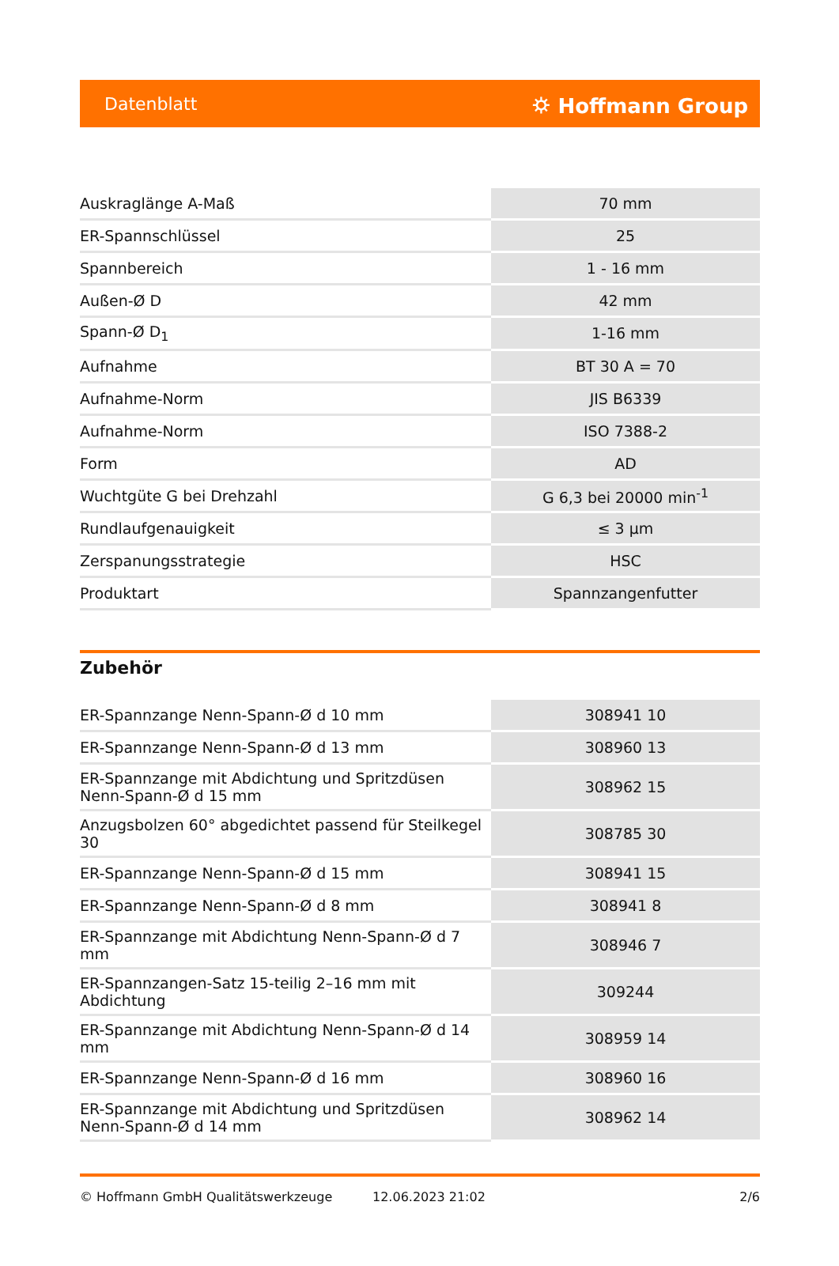Datenblatt ⛭ Hoffmann Group
| Auskraglänge A-Maß | 70 mm |
| ER-Spannschlüssel | 25 |
| Spannbereich | 1 - 16 mm |
| Außen-Ø D | 42 mm |
| Spann-Ø D<sub>1</sub> | 1-16 mm |
| Aufnahme | BT 30 A = 70 |
| Aufnahme-Norm | JIS B6339 |
| Aufnahme-Norm | ISO 7388-2 |
| Form | AD |
| Wuchtgüte G bei Drehzahl | G 6,3 bei 20000 min<sup>-1</sup> |
| Rundlaufgenauigkeit | ≤ 3 µm |
| Zerspanungsstrategie | HSC |
| Produktart | Spannzangenfutter |
Zubehör
| ER-Spannzange Nenn-Spann-Ø d 10 mm | 308941 10 |
| ER-Spannzange Nenn-Spann-Ø d 13 mm | 308960 13 |
| ER-Spannzange mit Abdichtung und Spritzdüsen Nenn-Spann-Ø d 15 mm | 308962 15 |
| Anzugsbolzen 60° abgedichtet passend für Steilkegel 30 | 308785 30 |
| ER-Spannzange Nenn-Spann-Ø d 15 mm | 308941 15 |
| ER-Spannzange Nenn-Spann-Ø d 8 mm | 308941 8 |
| ER-Spannzange mit Abdichtung Nenn-Spann-Ø d 7 mm | 308946 7 |
| ER-Spannzangen-Satz 15-teilig 2–16 mm mit Abdichtung | 309244 |
| ER-Spannzange mit Abdichtung Nenn-Spann-Ø d 14 mm | 308959 14 |
| ER-Spannzange Nenn-Spann-Ø d 16 mm | 308960 16 |
| ER-Spannzange mit Abdichtung und Spritzdüsen Nenn-Spann-Ø d 14 mm | 308962 14 |
© Hoffmann GmbH Qualitätswerkzeuge 12.06.2023 21:02 2/6